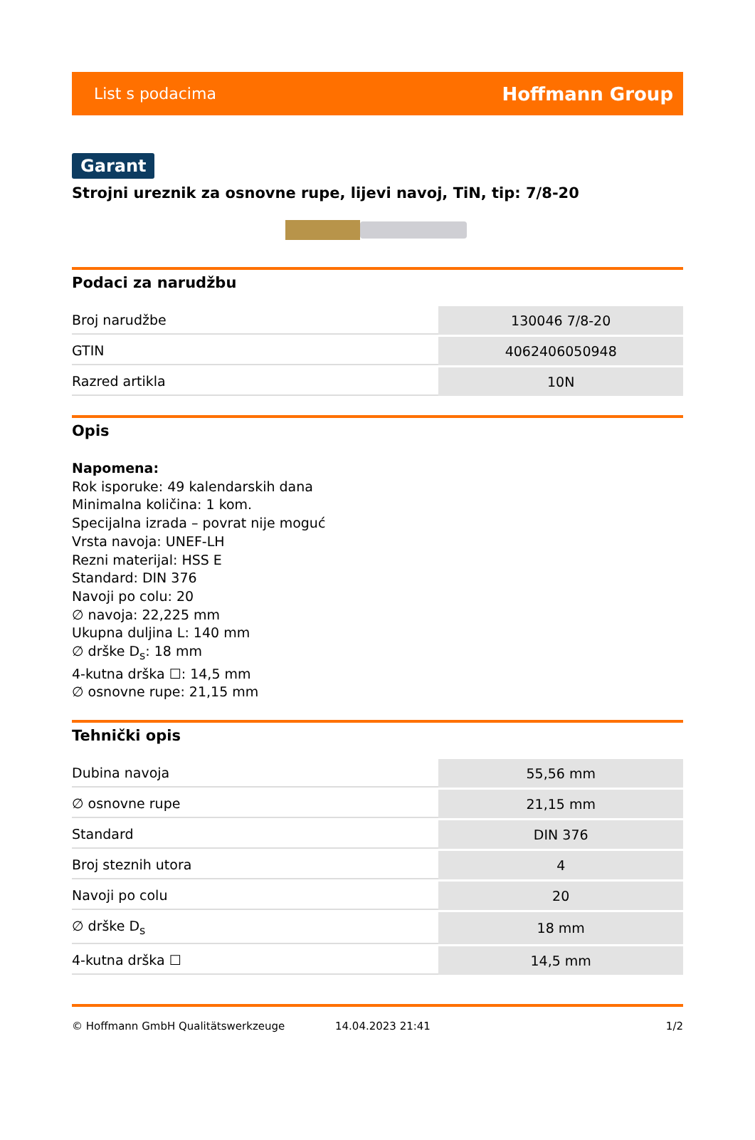List s podacima Hoffmann Group
Garant
Strojni ureznik za osnovne rupe, lijevi navoj, TiN, tip: 7/8-20
Podaci za narudžbu
| Broj narudžbe | 130046 7/8-20 |
| GTIN | 4062406050948 |
| Razred artikla | 10N |
Opis
Napomena:
Rok isporuke: 49 kalendarskih dana
Minimalna količina: 1 kom.
Specijalna izrada – povrat nije moguć
Vrsta navoja: UNEF-LH
Rezni materijal: HSS E
Standard: DIN 376
Navoji po colu: 20
∅ navoja: 22,225 mm
Ukupna duljina L: 140 mm
∅ drške D<sub>s</sub>: 18 mm
4-kutna drška ☐: 14,5 mm
∅ osnovne rupe: 21,15 mm
Tehnički opis
| Dubina navoja | 55,56 mm |
| ∅ osnovne rupe | 21,15 mm |
| Standard | DIN 376 |
| Broj steznih utora | 4 |
| Navoji po colu | 20 |
| ∅ drške D<sub>s</sub> | 18 mm |
| 4-kutna drška ☐ | 14,5 mm |
© Hoffmann GmbH Qualitätswerkzeuge 14.04.2023 21:41 1/2